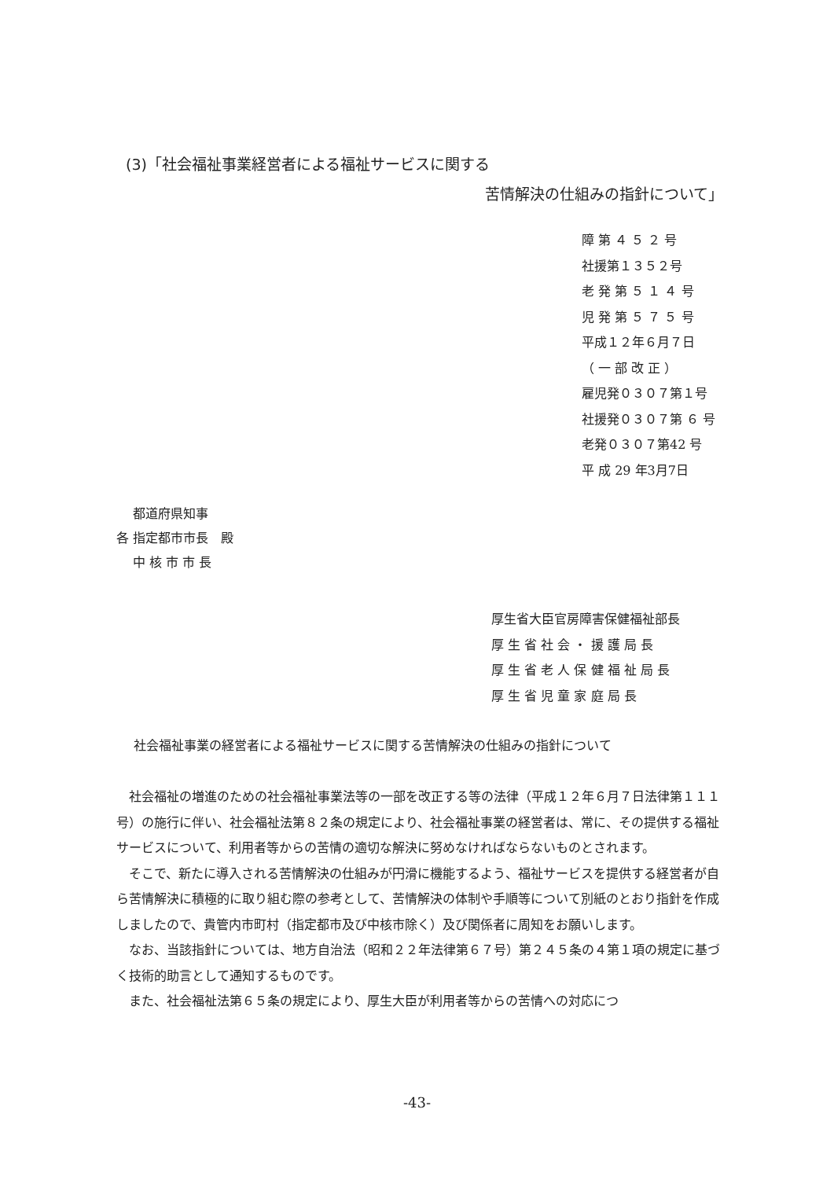(3)「社会福祉事業経営者による福祉サービスに関する
苦情解決の仕組みの指針について」
障 第 ４ ５ ２ 号
社援第１３５２号
老 発 第 ５ １ ４ 号
児 発 第 ５ ７ ５ 号
平成１２年６月７日
（ 一 部 改 正 ）
雇児発０３０７第１号
社援発０３０７第 ６ 号
老発０３０７第42 号
平 成 29 年3月7日
　 都道府県知事
各 指定都市市長　殿
　 中 核 市 市 長
厚生省大臣官房障害保健福祉部長
厚 生 省 社 会 ・ 援 護 局 長
厚 生 省 老 人 保 健 福 祉 局 長
厚 生 省 児 童 家 庭 局 長
社会福祉事業の経営者による福祉サービスに関する苦情解決の仕組みの指針について
社会福祉の増進のための社会福祉事業法等の一部を改正する等の法律（平成１２年６月７日法律第１１１号）の施行に伴い、社会福祉法第８２条の規定により、社会福祉事業の経営者は、常に、その提供する福祉サービスについて、利用者等からの苦情の適切な解決に努めなければならないものとされます。
そこで、新たに導入される苦情解決の仕組みが円滑に機能するよう、福祉サービスを提供する経営者が自ら苦情解決に積極的に取り組む際の参考として、苦情解決の体制や手順等について別紙のとおり指針を作成しましたので、貴管内市町村（指定都市及び中核市除く）及び関係者に周知をお願いします。
なお、当該指針については、地方自治法（昭和２２年法律第６７号）第２４５条の４第１項の規定に基づく技術的助言として通知するものです。
また、社会福祉法第６５条の規定により、厚生大臣が利用者等からの苦情への対応につ
-43-